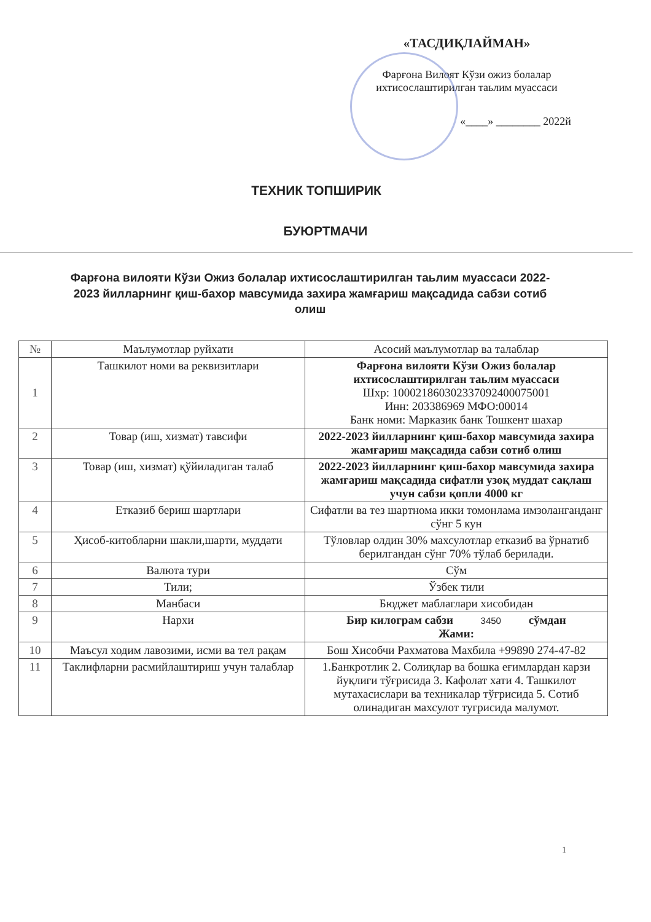«ТАСДИҚЛАЙМАН»
Фарғона Вилоят Кўзи ожиз болалар ихтисослаштирилган таьлим муассаси
«____» ________ 2022й
ТЕХНИК ТОПШИРИК
БУЮРТМАЧИ
Фарғона вилояти Кўзи Ожиз болалар ихтисослаштирилган таьлим муассаси 2022-2023 йилларнинг қиш-бахор мавсумида захира жамғариш мақсадида сабзи сотиб олиш
| № | Маълумотлар руйхати | Асосий маълумотлар ва талаблар |
| --- | --- | --- |
| 1 | Ташкилот номи ва реквизитлари | Фарғона вилояти Кўзи Ожиз болалар ихтисослаштирилган таьлим муассаси Шхр: 100021860302337092400075001 Инн: 203386969 МФО:00014 Банк номи: Марказик банк Тошкент шахар |
| 2 | Товар (иш, хизмат) тавсифи | 2022-2023 йилларнинг қиш-бахор мавсумида захира жамғариш мақсадида сабзи сотиб олиш |
| 3 | Товар (иш, хизмат) қўйиладиган талаб | 2022-2023 йилларнинг қиш-бахор мавсумида захира жамғариш мақсадида сифатли узоқ муддат сақлаш учун сабзи қопли 4000 кг |
| 4 | Етказиб бериш шартлари | Сифатли ва тез шартнома икки томонлама имзолангандaнг сўнг 5 кун |
| 5 | Ҳисоб-китобларни шакли,шарти, муддати | Тўловлар олдин 30% махсулотлар етказиб ва ўрнатиб берилгандан сўнг 70% тўлаб берилади. |
| 6 | Валюта тури | Сўм |
| 7 | Тили; | Ўзбек тили |
| 8 | Манбаси | Бюджет маблаглари хисобидан |
| 9 | Нархи | Бир килограм сабзи 3450 сўмдан Жами: |
| 10 | Маъсул ходим лавозими, исми ва тел рақам | Бош Хисобчи Рахматова Махбила +99890 274-47-82 |
| 11 | Таклифларни расмийлаштириш учун талаблар | 1.Банкротлик 2. Солиқлар ва бошка eғимлардан карзи йуқлиги тўғрисида 3. Кафолат хати 4. Ташкилот мутахасислари ва техникалар тўғрисида 5. Сотиб олинадиган махсулот тугрисида малумот. |
1